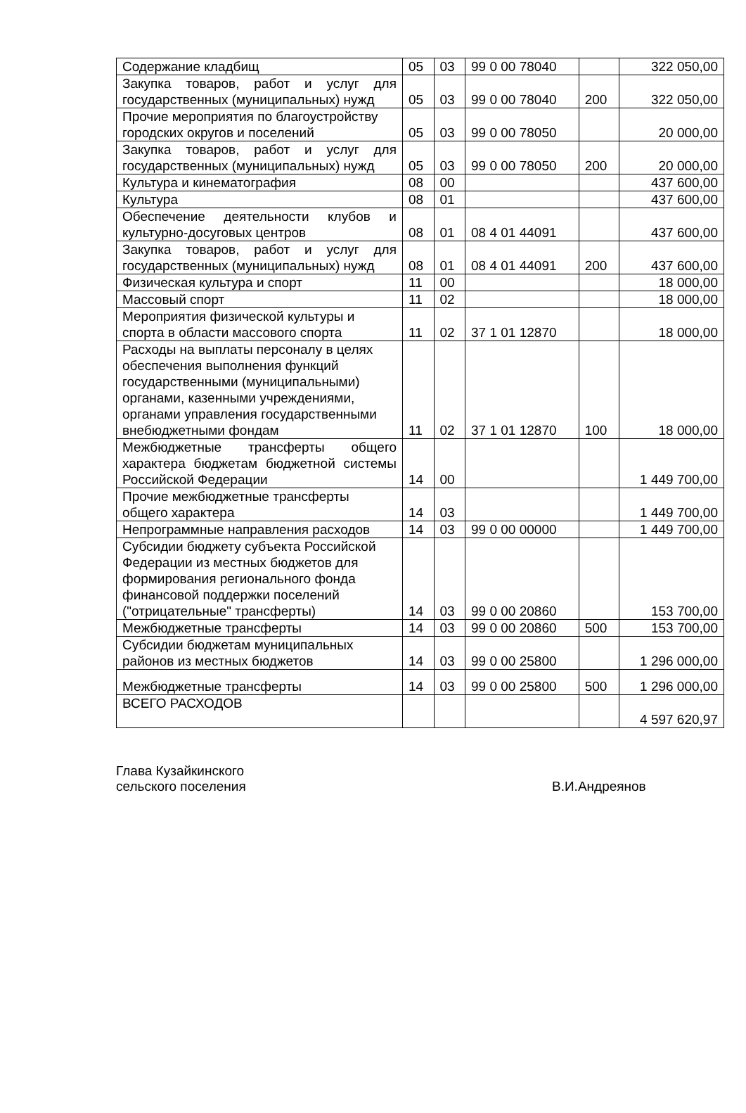| Содержание кладбищ | 05 | 03 | 99 0 00 78040 | | 322 050,00 |
| Закупка товаров, работ и услуг для государственных (муниципальных) нужд | 05 | 03 | 99 0 00 78040 | 200 | 322 050,00 |
| Прочие мероприятия по благоустройству городских округов и поселений | 05 | 03 | 99 0 00 78050 | | 20 000,00 |
| Закупка товаров, работ и услуг для государственных (муниципальных) нужд | 05 | 03 | 99 0 00 78050 | 200 | 20 000,00 |
| Культура и кинематография | 08 | 00 | | | 437 600,00 |
| Культура | 08 | 01 | | | 437 600,00 |
| Обеспечение деятельности клубов и культурно-досуговых центров | 08 | 01 | 08 4 01 44091 | | 437 600,00 |
| Закупка товаров, работ и услуг для государственных (муниципальных) нужд | 08 | 01 | 08 4 01 44091 | 200 | 437 600,00 |
| Физическая культура и спорт | 11 | 00 | | | 18 000,00 |
| Массовый спорт | 11 | 02 | | | 18 000,00 |
| Мероприятия физической культуры и спорта в области массового спорта | 11 | 02 | 37 1 01 12870 | | 18 000,00 |
| Расходы на выплаты персоналу в целях обеспечения выполнения функций государственными (муниципальными) органами, казенными учреждениями, органами управления государственными внебюджетными фондам | 11 | 02 | 37 1 01 12870 | 100 | 18 000,00 |
| Межбюджетные трансферты общего характера бюджетам бюджетной системы Российской Федерации | 14 | 00 | | | 1 449 700,00 |
| Прочие межбюджетные трансферты общего характера | 14 | 03 | | | 1 449 700,00 |
| Непрограммные направления расходов | 14 | 03 | 99 0 00 00000 | | 1 449 700,00 |
| Субсидии бюджету субъекта Российской Федерации из местных бюджетов для формирования регионального фонда финансовой поддержки поселений ("отрицательные" трансферты) | 14 | 03 | 99 0 00 20860 | | 153 700,00 |
| Межбюджетные трансферты | 14 | 03 | 99 0 00 20860 | 500 | 153 700,00 |
| Субсидии бюджетам муниципальных районов из местных бюджетов | 14 | 03 | 99 0 00 25800 | | 1 296 000,00 |
| Межбюджетные трансферты | 14 | 03 | 99 0 00 25800 | 500 | 1 296 000,00 |
| ВСЕГО РАСХОДОВ | | | | | 4 597 620,97 |
Глава Кузайкинского
сельского поселения
В.И.Андреянов